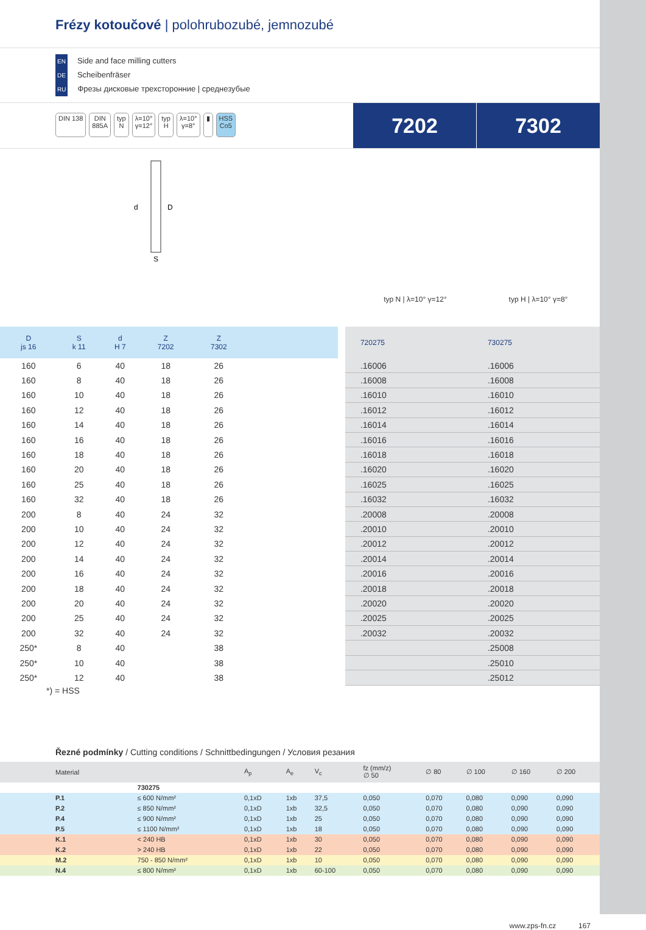Frézy kotoučové | polohrubozubé, jemnozubé
EN Side and face milling cutters
DE Scheibenfräser
RU Фрезы дисковые трехсторонние | среднезубые
DIN 138 DIN
885A
typ
N
λ=10°
γ=12°
typ
H
λ=10°
γ=8°
▮ HSS
Co5
7202 7302
d
D
S
typ N | λ=10° γ=12° typ H | λ=10° γ=8°
| D js 16 | S k 11 | d H 7 | Z 7202 | Z 7302 | | | 720275 | 730275 |
| --- | --- | --- | --- | --- | --- | --- | --- | --- |
| 160 | 6 | 40 | 18 | 26 | | | .16006 | .16006 |
| 160 | 8 | 40 | 18 | 26 | | | .16008 | .16008 |
| 160 | 10 | 40 | 18 | 26 | | | .16010 | .16010 |
| 160 | 12 | 40 | 18 | 26 | | | .16012 | .16012 |
| 160 | 14 | 40 | 18 | 26 | | | .16014 | .16014 |
| 160 | 16 | 40 | 18 | 26 | | | .16016 | .16016 |
| 160 | 18 | 40 | 18 | 26 | | | .16018 | .16018 |
| 160 | 20 | 40 | 18 | 26 | | | .16020 | .16020 |
| 160 | 25 | 40 | 18 | 26 | | | .16025 | .16025 |
| 160 | 32 | 40 | 18 | 26 | | | .16032 | .16032 |
| 200 | 8 | 40 | 24 | 32 | | | .20008 | .20008 |
| 200 | 10 | 40 | 24 | 32 | | | .20010 | .20010 |
| 200 | 12 | 40 | 24 | 32 | | | .20012 | .20012 |
| 200 | 14 | 40 | 24 | 32 | | | .20014 | .20014 |
| 200 | 16 | 40 | 24 | 32 | | | .20016 | .20016 |
| 200 | 18 | 40 | 24 | 32 | | | .20018 | .20018 |
| 200 | 20 | 40 | 24 | 32 | | | .20020 | .20020 |
| 200 | 25 | 40 | 24 | 32 | | | .20025 | .20025 |
| 200 | 32 | 40 | 24 | 32 | | | .20032 | .20032 |
| 250* | 8 | 40 | | 38 | | | | .25008 |
| 250* | 10 | 40 | | 38 | | | | .25010 |
| 250* | 12 | 40 | | 38 | | | | .25012 |
*) = HSS
Řezné podmínky / Cutting conditions / Schnittbedingungen / Условия резания
| Material | | A<sub>p</sub> | A<sub>e</sub> | V<sub>c</sub> | fz (mm/z) ∅ 50 | ∅ 80 | ∅ 100 | ∅ 160 | ∅ 200 |
| --- | --- | --- | --- | --- | --- | --- | --- | --- | --- |
| | 730275 | | | | | | | | |
| P.1 | ≤ 600 N/mm² | 0,1xD | 1xb | 37,5 | 0,050 | 0,070 | 0,080 | 0,090 | 0,090 |
| P.2 | ≤ 850 N/mm² | 0,1xD | 1xb | 32,5 | 0,050 | 0,070 | 0,080 | 0,090 | 0,090 |
| P.4 | ≤ 900 N/mm² | 0,1xD | 1xb | 25 | 0,050 | 0,070 | 0,080 | 0,090 | 0,090 |
| P.5 | ≤ 1100 N/mm² | 0,1xD | 1xb | 18 | 0,050 | 0,070 | 0,080 | 0,090 | 0,090 |
| K.1 | < 240 HB | 0,1xD | 1xb | 30 | 0,050 | 0,070 | 0,080 | 0,090 | 0,090 |
| K.2 | > 240 HB | 0,1xD | 1xb | 22 | 0,050 | 0,070 | 0,080 | 0,090 | 0,090 |
| M.2 | 750 - 850 N/mm² | 0,1xD | 1xb | 10 | 0,050 | 0,070 | 0,080 | 0,090 | 0,090 |
| N.4 | ≤ 800 N/mm² | 0,1xD | 1xb | 60-100 | 0,050 | 0,070 | 0,080 | 0,090 | 0,090 |
www.zps-fn.cz 167